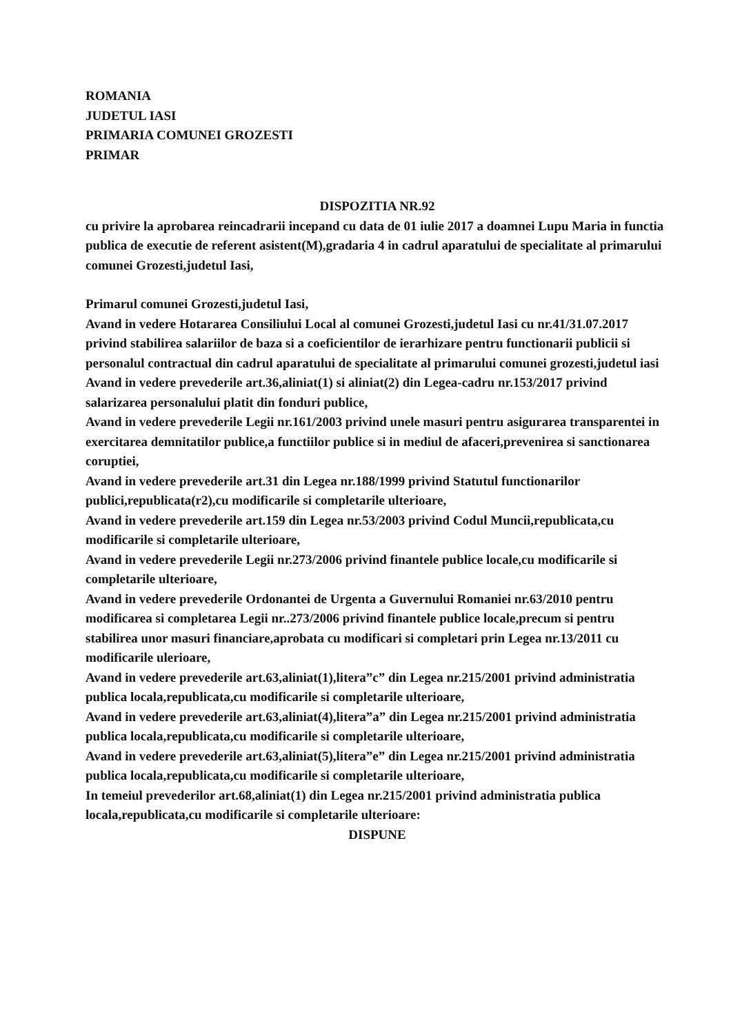ROMANIA
JUDETUL IASI
PRIMARIA COMUNEI GROZESTI
PRIMAR
DISPOZITIA NR.92
cu privire la aprobarea reincadrarii incepand cu data de 01 iulie 2017 a doamnei Lupu Maria in functia publica de executie de referent asistent(M),gradaria 4 in cadrul aparatului de specialitate al primarului comunei Grozesti,judetul Iasi,
Primarul comunei Grozesti,judetul Iasi,
Avand in vedere Hotararea Consiliului Local al comunei Grozesti,judetul Iasi cu nr.41/31.07.2017 privind stabilirea salariilor de baza si a coeficientilor de ierarhizare pentru functionarii publicii si personalul contractual din cadrul aparatului de specialitate al primarului comunei grozesti,judetul iasi
Avand in vedere prevederile art.36,aliniat(1) si aliniat(2) din Legea-cadru nr.153/2017 privind salarizarea personalului platit din fonduri publice,
Avand in vedere prevederile Legii nr.161/2003 privind unele masuri pentru asigurarea transparentei in exercitarea demnitatilor publice,a functiilor publice si in mediul de afaceri,prevenirea si sanctionarea coruptiei,
Avand in vedere prevederile art.31 din Legea nr.188/1999 privind Statutul functionarilor publici,republicata(r2),cu modificarile si completarile ulterioare,
Avand in vedere prevederile art.159 din Legea nr.53/2003 privind Codul Muncii,republicata,cu modificarile si completarile ulterioare,
Avand in vedere prevederile Legii nr.273/2006 privind finantele publice locale,cu modificarile si completarile ulterioare,
Avand in vedere prevederile Ordonantei de Urgenta a Guvernului Romaniei nr.63/2010 pentru modificarea si completarea Legii nr..273/2006 privind finantele publice locale,precum si pentru stabilirea unor masuri financiare,aprobata cu modificari si completari prin Legea nr.13/2011 cu modificarile ulerioare,
Avand in vedere prevederile art.63,aliniat(1),litera”c” din Legea nr.215/2001 privind administratia publica locala,republicata,cu modificarile si completarile ulterioare,
Avand in vedere prevederile art.63,aliniat(4),litera”a” din Legea nr.215/2001 privind administratia publica locala,republicata,cu modificarile si completarile ulterioare,
Avand in vedere prevederile art.63,aliniat(5),litera”e” din Legea nr.215/2001 privind administratia publica locala,republicata,cu modificarile si completarile ulterioare,
In temeiul prevederilor art.68,aliniat(1) din Legea nr.215/2001 privind administratia publica locala,republicata,cu modificarile si completarile ulterioare:
DISPUNE